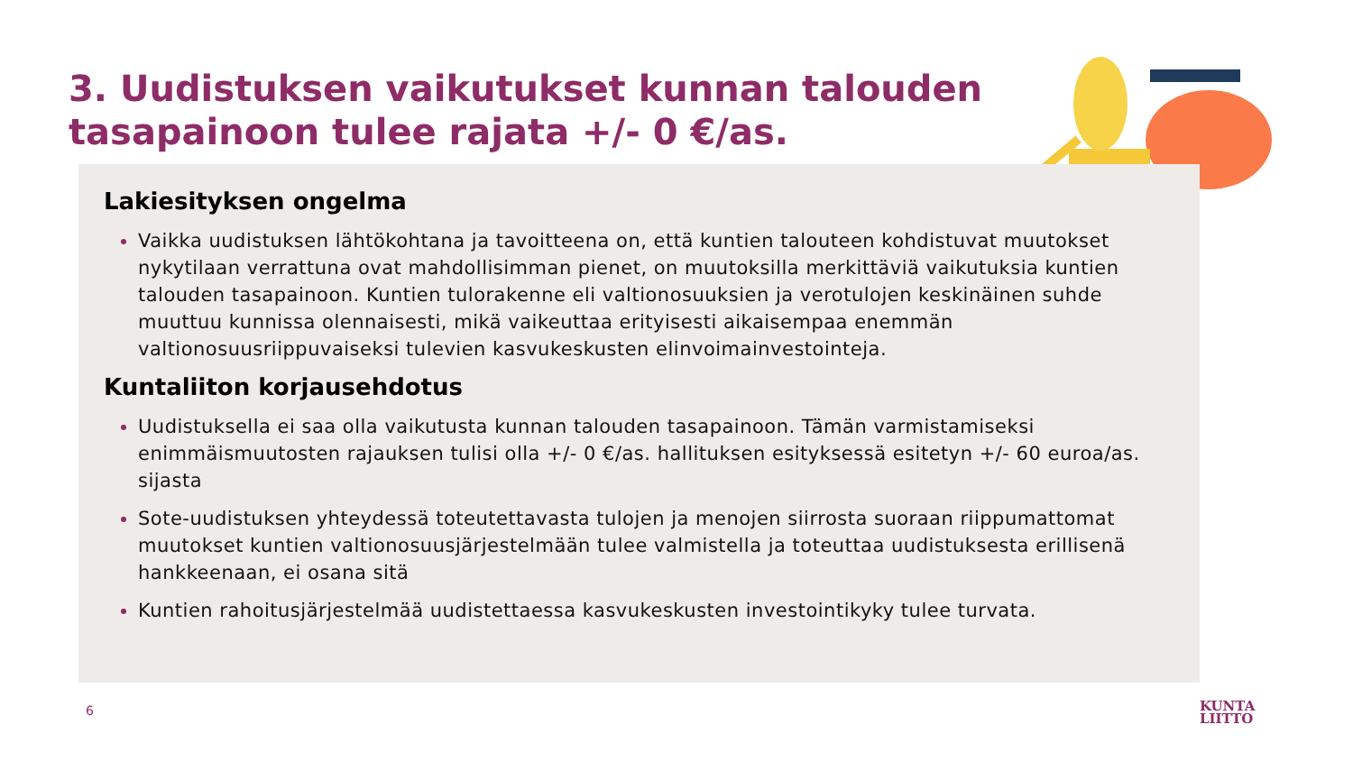3. Uudistuksen vaikutukset kunnan talouden
tasapainoon tulee rajata +/- 0 €/as.
Lakiesityksen ongelma
Vaikka uudistuksen lähtökohtana ja tavoitteena on, että kuntien talouteen kohdistuvat muutokset nykytilaan verrattuna ovat mahdollisimman pienet, on muutoksilla merkittäviä vaikutuksia kuntien talouden tasapainoon. Kuntien tulorakenne eli valtionosuuksien ja verotulojen keskinäinen suhde muuttuu kunnissa olennaisesti, mikä vaikeuttaa erityisesti aikaisempaa enemmän valtionosuusriippuvaiseksi tulevien kasvukeskusten elinvoimainvestointeja.
Kuntaliiton korjausehdotus
Uudistuksella ei saa olla vaikutusta kunnan talouden tasapainoon. Tämän varmistamiseksi enimmäismuutosten rajauksen tulisi olla +/- 0 €/as. hallituksen esityksessä esitetyn +/- 60 euroa/as. sijasta
Sote-uudistuksen yhteydessä toteutettavasta tulojen ja menojen siirrosta suoraan riippumattomat muutokset kuntien valtionosuusjärjestelmään tulee valmistella ja toteuttaa uudistuksesta erillisenä hankkeenaan, ei osana sitä
Kuntien rahoitusjärjestelmää uudistettaessa kasvukeskusten investointikyky tulee turvata.
6
KUNTA
LIITTO